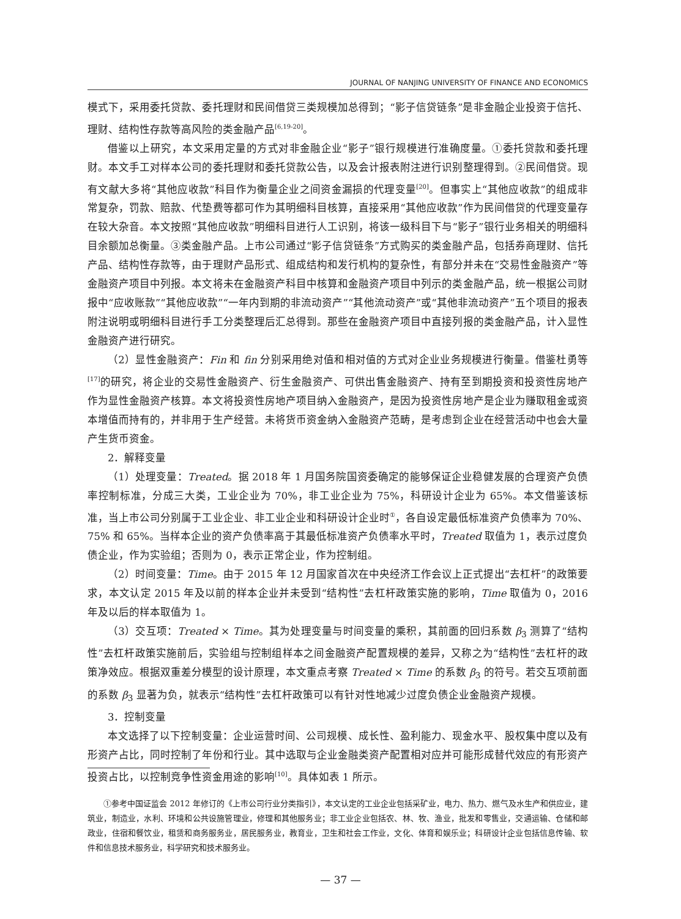JOURNAL OF NANJING UNIVERSITY OF FINANCE AND ECONOMICS
模式下，采用委托贷款、委托理财和民间借贷三类规模加总得到；“影子信贷链条”是非金融企业投资于信托、理财、结构性存款等高风险的类金融产品<sup>[6,19-20]</sup>。
借鉴以上研究，本文采用定量的方式对非金融企业“影子”银行规模进行准确度量。①委托贷款和委托理财。本文手工对样本公司的委托理财和委托贷款公告，以及会计报表附注进行识别整理得到。②民间借贷。现有文献大多将“其他应收款”科目作为衡量企业之间资金漏损的代理变量<sup>[20]</sup>。但事实上“其他应收款”的组成非常复杂，罚款、赔款、代垫费等都可作为其明细科目核算，直接采用“其他应收款”作为民间借贷的代理变量存在较大杂音。本文按照“其他应收款”明细科目进行人工识别，将该一级科目下与“影子”银行业务相关的明细科目余额加总衡量。③类金融产品。上市公司通过“影子信贷链条”方式购买的类金融产品，包括券商理财、信托产品、结构性存款等，由于理财产品形式、组成结构和发行机构的复杂性，有部分并未在“交易性金融资产”等金融资产项目中列报。本文将未在金融资产科目中核算和金融资产项目中列示的类金融产品，统一根据公司财报中“应收账款”“其他应收款”“一年内到期的非流动资产”“其他流动资产”或“其他非流动资产”五个项目的报表附注说明或明细科目进行手工分类整理后汇总得到。那些在金融资产项目中直接列报的类金融产品，计入显性金融资产进行研究。
（2）显性金融资产：Fin 和 fin 分别采用绝对值和相对值的方式对企业业务规模进行衡量。借鉴杜勇等<sup>[17]</sup>的研究，将企业的交易性金融资产、衍生金融资产、可供出售金融资产、持有至到期投资和投资性房地产作为显性金融资产核算。本文将投资性房地产项目纳入金融资产，是因为投资性房地产是企业为赚取租金或资本增值而持有的，并非用于生产经营。未将货币资金纳入金融资产范畴，是考虑到企业在经营活动中也会大量产生货币资金。
2．解释变量
（1）处理变量：Treated。据 2018 年 1 月国务院国资委确定的能够保证企业稳健发展的合理资产负债率控制标准，分成三大类，工业企业为 70%，非工业企业为 75%，科研设计企业为 65%。本文借鉴该标准，当上市公司分别属于工业企业、非工业企业和科研设计企业时<sup>①</sup>，各自设定最低标准资产负债率为 70%、75% 和 65%。当样本企业的资产负债率高于其最低标准资产负债率水平时，Treated 取值为 1，表示过度负债企业，作为实验组；否则为 0，表示正常企业，作为控制组。
（2）时间变量：Time。由于 2015 年 12 月国家首次在中央经济工作会议上正式提出“去杠杆”的政策要求，本文认定 2015 年及以前的样本企业并未受到“结构性”去杠杆政策实施的影响，Time 取值为 0，2016 年及以后的样本取值为 1。
（3）交互项：Treated × Time。其为处理变量与时间变量的乘积，其前面的回归系数 β<sub>3</sub> 测算了“结构性”去杠杆政策实施前后，实验组与控制组样本之间金融资产配置规模的差异，又称之为“结构性”去杠杆的政策净效应。根据双重差分模型的设计原理，本文重点考察 Treated × Time 的系数 β<sub>3</sub> 的符号。若交互项前面的系数 β<sub>3</sub> 显著为负，就表示“结构性”去杠杆政策可以有针对性地减少过度负债企业金融资产规模。
3．控制变量
本文选择了以下控制变量：企业运营时间、公司规模、成长性、盈利能力、现金水平、股权集中度以及有形资产占比，同时控制了年份和行业。其中选取与企业金融类资产配置相对应并可能形成替代效应的有形资产投资占比，以控制竞争性资金用途的影响<sup>[10]</sup>。具体如表 1 所示。
①参考中国证监会 2012 年修订的《上市公司行业分类指引》，本文认定的工业企业包括采矿业，电力、热力、燃气及水生产和供应业，建筑业，制造业，水利、环境和公共设施管理业，修理和其他服务业；非工业企业包括农、林、牧、渔业，批发和零售业，交通运输、仓储和邮政业，住宿和餐饮业，租赁和商务服务业，居民服务业，教育业，卫生和社会工作业，文化、体育和娱乐业；科研设计企业包括信息传输、软件和信息技术服务业，科学研究和技术服务业。
— 37 —